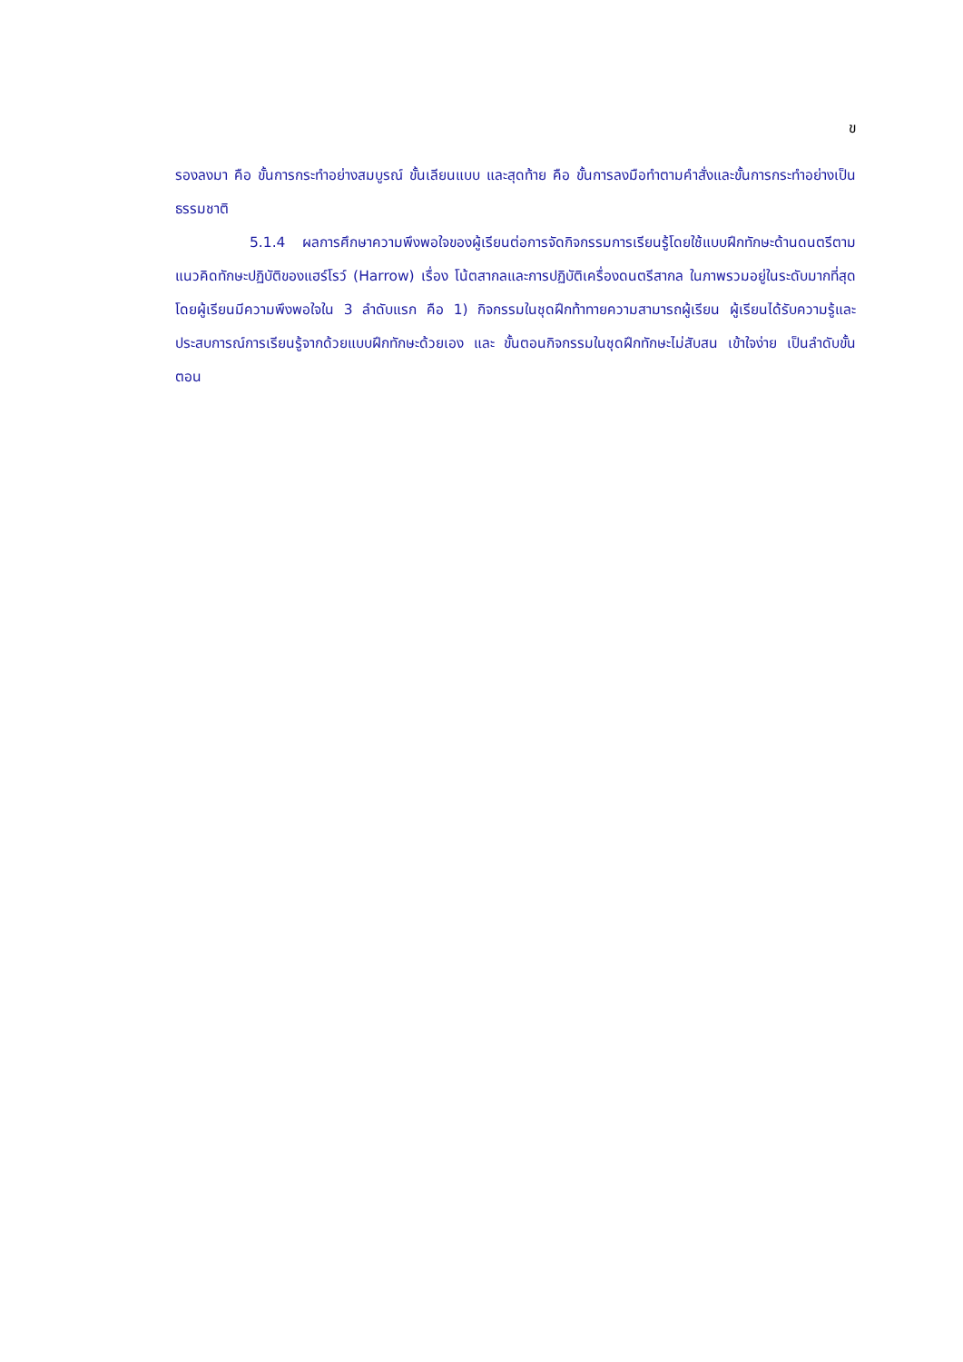ข
รองลงมา คือ ขั้นการกระทำอย่างสมบูรณ์ ขั้นเลียนแบบ และสุดท้าย คือ ขั้นการลงมือทำตามคำสั่งและขั้นการกระทำอย่างเป็นธรรมชาติ
5.1.4 ผลการศึกษาความพึงพอใจของผู้เรียนต่อการจัดกิจกรรมการเรียนรู้โดยใช้แบบฝึกทักษะด้านดนตรีตามแนวคิดทักษะปฏิบัติของแฮร์โรว์ (Harrow) เรื่อง โน้ตสากลและการปฏิบัติเครื่องดนตรีสากล ในภาพรวมอยู่ในระดับมากที่สุด โดยผู้เรียนมีความพึงพอใจใน 3 ลำดับแรก คือ 1) กิจกรรมในชุดฝึกท้าทายความสามารถผู้เรียน ผู้เรียนได้รับความรู้และประสบการณ์การเรียนรู้จากด้วยแบบฝึกทักษะด้วยเอง และ ขั้นตอนกิจกรรมในชุดฝึกทักษะไม่สับสน เข้าใจง่าย เป็นลำดับขั้นตอน